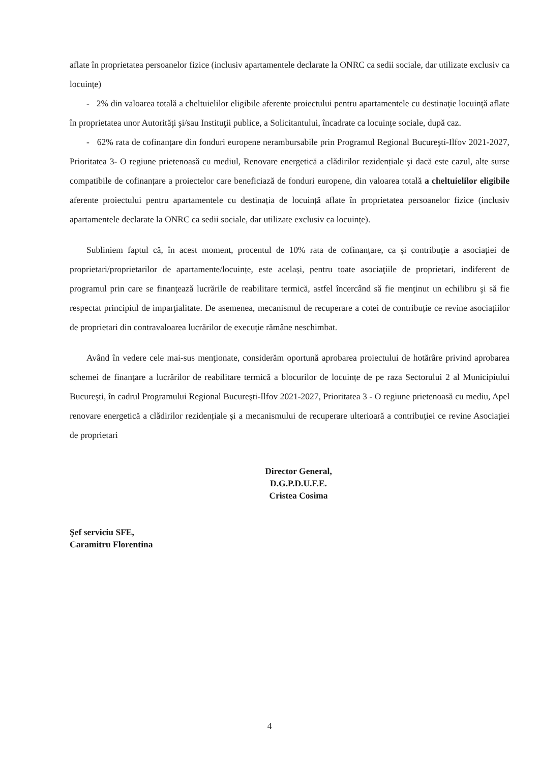aflate în proprietatea persoanelor fizice (inclusiv apartamentele declarate la ONRC ca sedii sociale, dar utilizate exclusiv ca locuințe)
- 2% din valoarea totală a cheltuielilor eligibile aferente proiectului pentru apartamentele cu destinaţie locuinţă aflate în proprietatea unor Autorităţi şi/sau Instituţii publice, a Solicitantului, încadrate ca locuințe sociale, după caz.
- 62% rata de cofinanțare din fonduri europene nerambursabile prin Programul Regional Bucureşti-Ilfov 2021-2027, Prioritatea 3- O regiune prietenoasă cu mediul, Renovare energetică a clădirilor rezidențiale şi dacă este cazul, alte surse compatibile de cofinanțare a proiectelor care beneficiază de fonduri europene, din valoarea totală a cheltuielilor eligibile aferente proiectului pentru apartamentele cu destinația de locuință aflate în proprietatea persoanelor fizice (inclusiv apartamentele declarate la ONRC ca sedii sociale, dar utilizate exclusiv ca locuințe).
Subliniem faptul că, în acest moment, procentul de 10% rata de cofinanțare, ca și contribuție a asociației de proprietari/proprietarilor de apartamente/locuințe, este același, pentru toate asociaţiile de proprietari, indiferent de programul prin care se finanţează lucrările de reabilitare termică, astfel încercând să fie menţinut un echilibru şi să fie respectat principiul de imparţialitate. De asemenea, mecanismul de recuperare a cotei de contribuție ce revine asociațiilor de proprietari din contravaloarea lucrărilor de execuție rămâne neschimbat.
Având în vedere cele mai-sus menţionate, considerăm oportună aprobarea proiectului de hotărâre privind aprobarea schemei de finanţare a lucrărilor de reabilitare termică a blocurilor de locuințe de pe raza Sectorului 2 al Municipiului Bucureşti, în cadrul Programului Regional Bucureşti-Ilfov 2021-2027, Prioritatea 3 - O regiune prietenoasă cu mediu, Apel renovare energetică a clădirilor rezidențiale și a mecanismului de recuperare ulterioară a contribuției ce revine Asociației de proprietari
Şef serviciu SFE,
Caramitru Florentina
Director General,
D.G.P.D.U.F.E.
Cristea Cosima
4